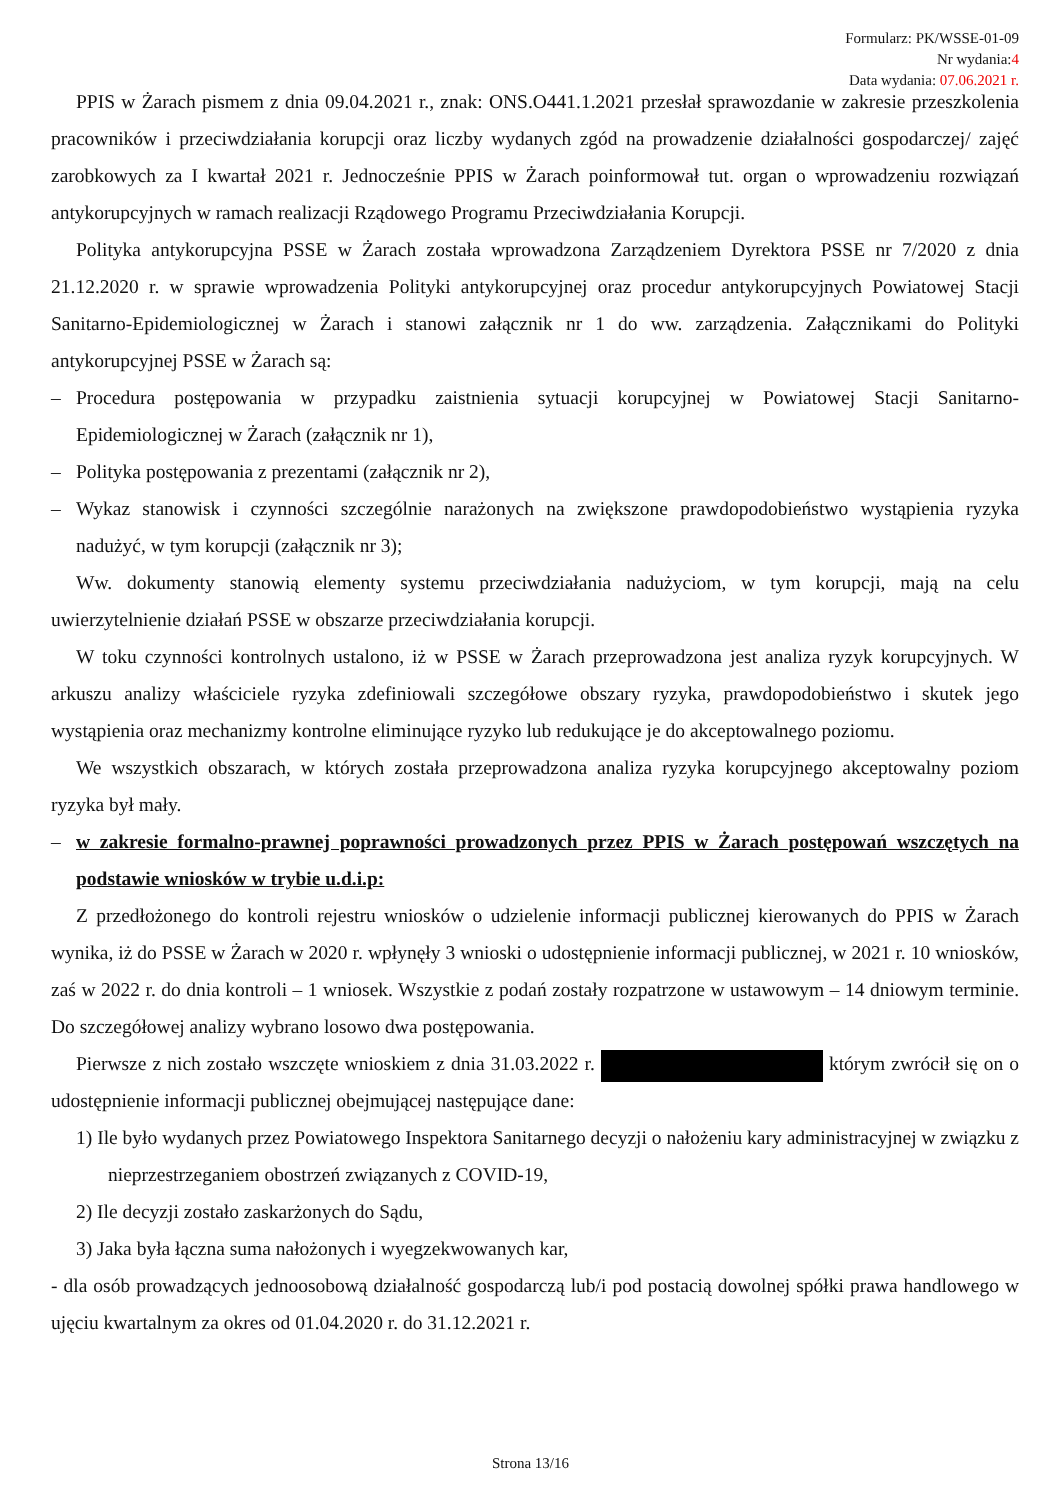Formularz: PK/WSSE-01-09
Nr wydania:4
Data wydania: 07.06.2021 r.
PPIS w Żarach pismem z dnia 09.04.2021 r., znak: ONS.O441.1.2021 przesłał sprawozdanie w zakresie przeszkolenia pracowników i przeciwdziałania korupcji oraz liczby wydanych zgód na prowadzenie działalności gospodarczej/ zajęć zarobkowych za I kwartał 2021 r. Jednocześnie PPIS w Żarach poinformował tut. organ o wprowadzeniu rozwiązań antykorupcyjnych w ramach realizacji Rządowego Programu Przeciwdziałania Korupcji.
Polityka antykorupcyjna PSSE w Żarach została wprowadzona Zarządzeniem Dyrektora PSSE nr 7/2020 z dnia 21.12.2020 r. w sprawie wprowadzenia Polityki antykorupcyjnej oraz procedur antykorupcyjnych Powiatowej Stacji Sanitarno-Epidemiologicznej w Żarach i stanowi załącznik nr 1 do ww. zarządzenia. Załącznikami do Polityki antykorupcyjnej PSSE w Żarach są:
– Procedura postępowania w przypadku zaistnienia sytuacji korupcyjnej w Powiatowej Stacji Sanitarno-Epidemiologicznej w Żarach (załącznik nr 1),
– Polityka postępowania z prezentami (załącznik nr 2),
– Wykaz stanowisk i czynności szczególnie narażonych na zwiększone prawdopodobieństwo wystąpienia ryzyka nadużyć, w tym korupcji (załącznik nr 3);
Ww. dokumenty stanowią elementy systemu przeciwdziałania nadużyciom, w tym korupcji, mają na celu uwierzytelnienie działań PSSE w obszarze przeciwdziałania korupcji.
W toku czynności kontrolnych ustalono, iż w PSSE w Żarach przeprowadzona jest analiza ryzyk korupcyjnych. W arkuszu analizy właściciele ryzyka zdefiniowali szczegółowe obszary ryzyka, prawdopodobieństwo i skutek jego wystąpienia oraz mechanizmy kontrolne eliminujące ryzyko lub redukujące je do akceptowalnego poziomu.
We wszystkich obszarach, w których została przeprowadzona analiza ryzyka korupcyjnego akceptowalny poziom ryzyka był mały.
– w zakresie formalno-prawnej poprawności prowadzonych przez PPIS w Żarach postępowań wszczętych na podstawie wniosków w trybie u.d.i.p:
Z przedłożonego do kontroli rejestru wniosków o udzielenie informacji publicznej kierowanych do PPIS w Żarach wynika, iż do PSSE w Żarach w 2020 r. wpłynęły 3 wnioski o udostępnienie informacji publicznej, w 2021 r. 10 wniosków, zaś w 2022 r. do dnia kontroli – 1 wniosek. Wszystkie z podań zostały rozpatrzone w ustawowym – 14 dniowym terminie. Do szczegółowej analizy wybrano losowo dwa postępowania.
Pierwsze z nich zostało wszczęte wnioskiem z dnia 31.03.2022 r. którym zwrócił się on o udostępnienie informacji publicznej obejmującej następujące dane:
1) Ile było wydanych przez Powiatowego Inspektora Sanitarnego decyzji o nałożeniu kary administracyjnej w związku z nieprzestrzeganiem obostrzeń związanych z COVID-19,
2) Ile decyzji zostało zaskarżonych do Sądu,
3) Jaka była łączna suma nałożonych i wyegzekwowanych kar,
- dla osób prowadzących jednoosobową działalność gospodarczą lub/i pod postacią dowolnej spółki prawa handlowego w ujęciu kwartalnym za okres od 01.04.2020 r. do 31.12.2021 r.
Strona 13/16